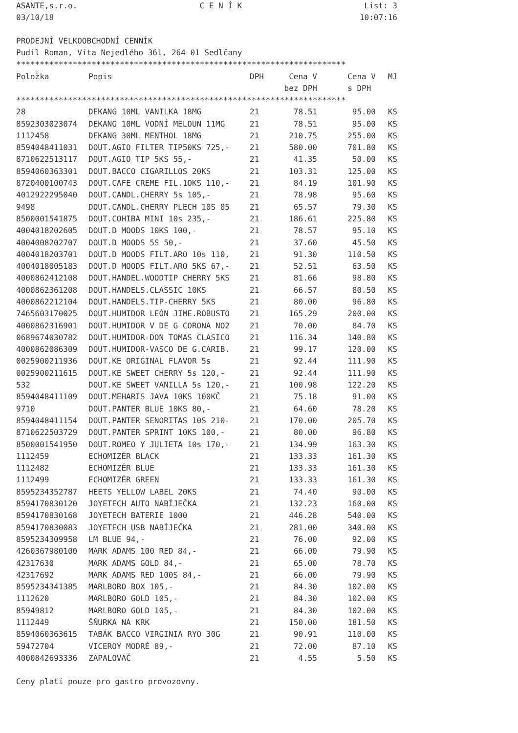ASANTE,s.r.o. C E N Í K List: 3
03/10/18 10:07:16
PRODEJNÍ VELKOOBCHODNÍ CENNÍK
Pudil Roman, Víta Nejedlého 361, 264 01 Sedlčany
**********************************************************************
| Položka | Popis | DPH | Cena V | Cena V | MJ |
| --- | --- | --- | --- | --- | --- |
| | | | bez DPH | s DPH | |
**********************************************************************
| 28 | DEKANG 10ML VANILKA 18MG | 21 | 78.51 | 95.00 | KS |
| 8592303023074 | DEKANG 10ML VODNÍ MELOUN 11MG | 21 | 78.51 | 95.00 | KS |
| 1112458 | DEKANG 30ML MENTHOL 18MG | 21 | 210.75 | 255.00 | KS |
| 8594048411031 | DOUT.AGIO FILTER TIP50KS 725,- | 21 | 580.00 | 701.80 | KS |
| 8710622513117 | DOUT.AGIO TIP 5KS 55,- | 21 | 41.35 | 50.00 | KS |
| 8594060363301 | DOUT.BACCO CIGARILLOS 20KS | 21 | 103.31 | 125.00 | KS |
| 8720400100743 | DOUT.CAFE CREME FIL.1OKS 110,- | 21 | 84.19 | 101.90 | KS |
| 4012922295040 | DOUT.CANDL.CHERRY 5s 105,- | 21 | 78.98 | 95.60 | KS |
| 9498 | DOUT.CANDL.CHERRY PLECH 10S 85 | 21 | 65.57 | 79.30 | KS |
| 8500001541875 | DOUT.COHIBA MINI 10s 235,- | 21 | 186.61 | 225.80 | KS |
| 4004018202605 | DOUT.D MOODS 10KS 100,- | 21 | 78.57 | 95.10 | KS |
| 4004008202707 | DOUT.D MOODS 5S 50,- | 21 | 37.60 | 45.50 | KS |
| 4004018203701 | DOUT.D MOODS FILT.ARO 10s 110, | 21 | 91.30 | 110.50 | KS |
| 4004018005183 | DOUT.D MOODS FILT.ARO 5KS 67,- | 21 | 52.51 | 63.50 | KS |
| 4000862412108 | DOUT.HANDEL.WOODTIP CHERRY 5KS | 21 | 81.66 | 98.80 | KS |
| 4000862361208 | DOUT.HANDELS.CLASSIC 10KS | 21 | 66.57 | 80.50 | KS |
| 4000862212104 | DOUT.HANDELS.TIP-CHERRY 5KS | 21 | 80.00 | 96.80 | KS |
| 7465603170025 | DOUT.HUMIDOR LEÓN JIME.ROBUSTO | 21 | 165.29 | 200.00 | KS |
| 4000862316901 | DOUT.HUMIDOR V DE G CORONA NO2 | 21 | 70.00 | 84.70 | KS |
| 0689674030782 | DOUT.HUMIDOR-DON TOMAS CLASICO | 21 | 116.34 | 140.80 | KS |
| 4000862086309 | DOUT.HUMIDOR-VASCO DE G.CARIB. | 21 | 99.17 | 120.00 | KS |
| 0025900211936 | DOUT.KE ORIGINAL FLAVOR 5s | 21 | 92.44 | 111.90 | KS |
| 0025900211615 | DOUT.KE SWEET CHERRY 5s 120,- | 21 | 92.44 | 111.90 | KS |
| 532 | DOUT.KE SWEET VANILLA 5s 120,- | 21 | 100.98 | 122.20 | KS |
| 8594048411109 | DOUT.MEHARIS JAVA 10KS 100KČ | 21 | 75.18 | 91.00 | KS |
| 9710 | DOUT.PANTER BLUE 10KS 80,- | 21 | 64.60 | 78.20 | KS |
| 8594048411154 | DOUT.PANTER SENORITAS 10S 210- | 21 | 170.00 | 205.70 | KS |
| 8710622503729 | DOUT.PANTER SPRINT 10KS 100,- | 21 | 80.00 | 96.80 | KS |
| 8500001541950 | DOUT.ROMEO Y JULIETA 10s 170,- | 21 | 134.99 | 163.30 | KS |
| 1112459 | ECHOMIZÉR BLACK | 21 | 133.33 | 161.30 | KS |
| 1112482 | ECHOMIZÉR BLUE | 21 | 133.33 | 161.30 | KS |
| 1112499 | ECHOMIZÉR GREEN | 21 | 133.33 | 161.30 | KS |
| 8595234352787 | HEETS YELLOW LABEL 20KS | 21 | 74.40 | 90.00 | KS |
| 8594170830120 | JOYETECH AUTO NABÍJEČKA | 21 | 132.23 | 160.00 | KS |
| 8594170830168 | JOYETECH BATERIE 1000 | 21 | 446.28 | 540.00 | KS |
| 8594170830083 | JOYETECH USB NABÍJEČKA | 21 | 281.00 | 340.00 | KS |
| 8595234309958 | LM BLUE 94,- | 21 | 76.00 | 92.00 | KS |
| 4260367980100 | MARK ADAMS 100 RED 84,- | 21 | 66.00 | 79.90 | KS |
| 42317630 | MARK ADAMS GOLD 84,- | 21 | 65.00 | 78.70 | KS |
| 42317692 | MARK ADAMS RED 100S 84,- | 21 | 66.00 | 79.90 | KS |
| 8595234341385 | MARLBORO BOX 105,- | 21 | 84.30 | 102.00 | KS |
| 1112620 | MARLBORO GOLD 105,- | 21 | 84.30 | 102.00 | KS |
| 85949812 | MARLBORO GOLD 105,- | 21 | 84.30 | 102.00 | KS |
| 1112449 | ŠŇURKA NA KRK | 21 | 150.00 | 181.50 | KS |
| 8594060363615 | TABÁK BACCO VIRGINIA RYO 30G | 21 | 90.91 | 110.00 | KS |
| 59472704 | VICEROY MODRÉ 89,- | 21 | 72.00 | 87.10 | KS |
| 4000842693336 | ZAPALOVAČ | 21 | 4.55 | 5.50 | KS |
Ceny platí pouze pro gastro provozovny.